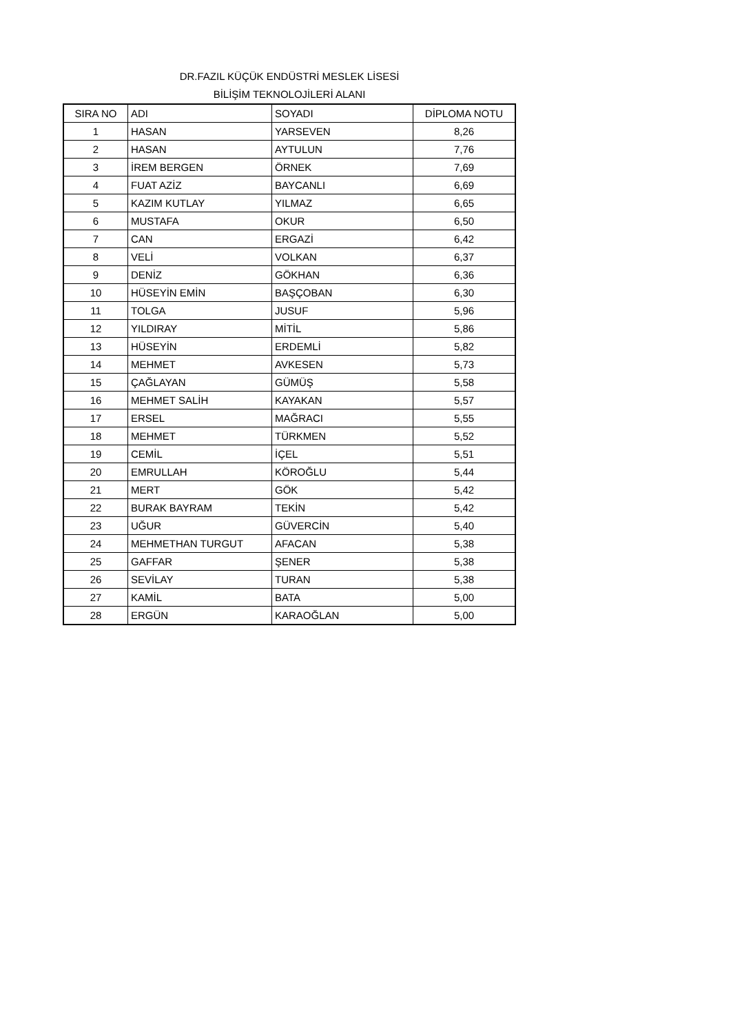DR.FAZIL KÜÇÜK ENDÜSTRİ MESLEK LİSESİ
BİLİŞİM TEKNOLOJİLERİ ALANI
| SIRA NO | ADI | SOYADI | DİPLOMA NOTU |
| --- | --- | --- | --- |
| 1 | HASAN | YARSEVEN | 8,26 |
| 2 | HASAN | AYTULUN | 7,76 |
| 3 | İREM BERGEN | ÖRNEK | 7,69 |
| 4 | FUAT AZİZ | BAYCANLI | 6,69 |
| 5 | KAZIM KUTLAY | YILMAZ | 6,65 |
| 6 | MUSTAFA | OKUR | 6,50 |
| 7 | CAN | ERGAZİ | 6,42 |
| 8 | VELİ | VOLKAN | 6,37 |
| 9 | DENİZ | GÖKHAN | 6,36 |
| 10 | HÜSEYİN EMİN | BAŞÇOBAN | 6,30 |
| 11 | TOLGA | JUSUF | 5,96 |
| 12 | YILDIRAY | MİTİL | 5,86 |
| 13 | HÜSEYİN | ERDEMLİ | 5,82 |
| 14 | MEHMET | AVKESEN | 5,73 |
| 15 | ÇAĞLAYAN | GÜMÜŞ | 5,58 |
| 16 | MEHMET SALİH | KAYAKAN | 5,57 |
| 17 | ERSEL | MAĞRACI | 5,55 |
| 18 | MEHMET | TÜRKMEN | 5,52 |
| 19 | CEMİL | İÇEL | 5,51 |
| 20 | EMRULLAH | KÖROĞLU | 5,44 |
| 21 | MERT | GÖK | 5,42 |
| 22 | BURAK BAYRAM | TEKİN | 5,42 |
| 23 | UĞUR | GÜVERCİN | 5,40 |
| 24 | MEHMETHAN TURGUT | AFACAN | 5,38 |
| 25 | GAFFAR | ŞENER | 5,38 |
| 26 | SEVİLAY | TURAN | 5,38 |
| 27 | KAMİL | BATA | 5,00 |
| 28 | ERGÜN | KARAOĞLAN | 5,00 |